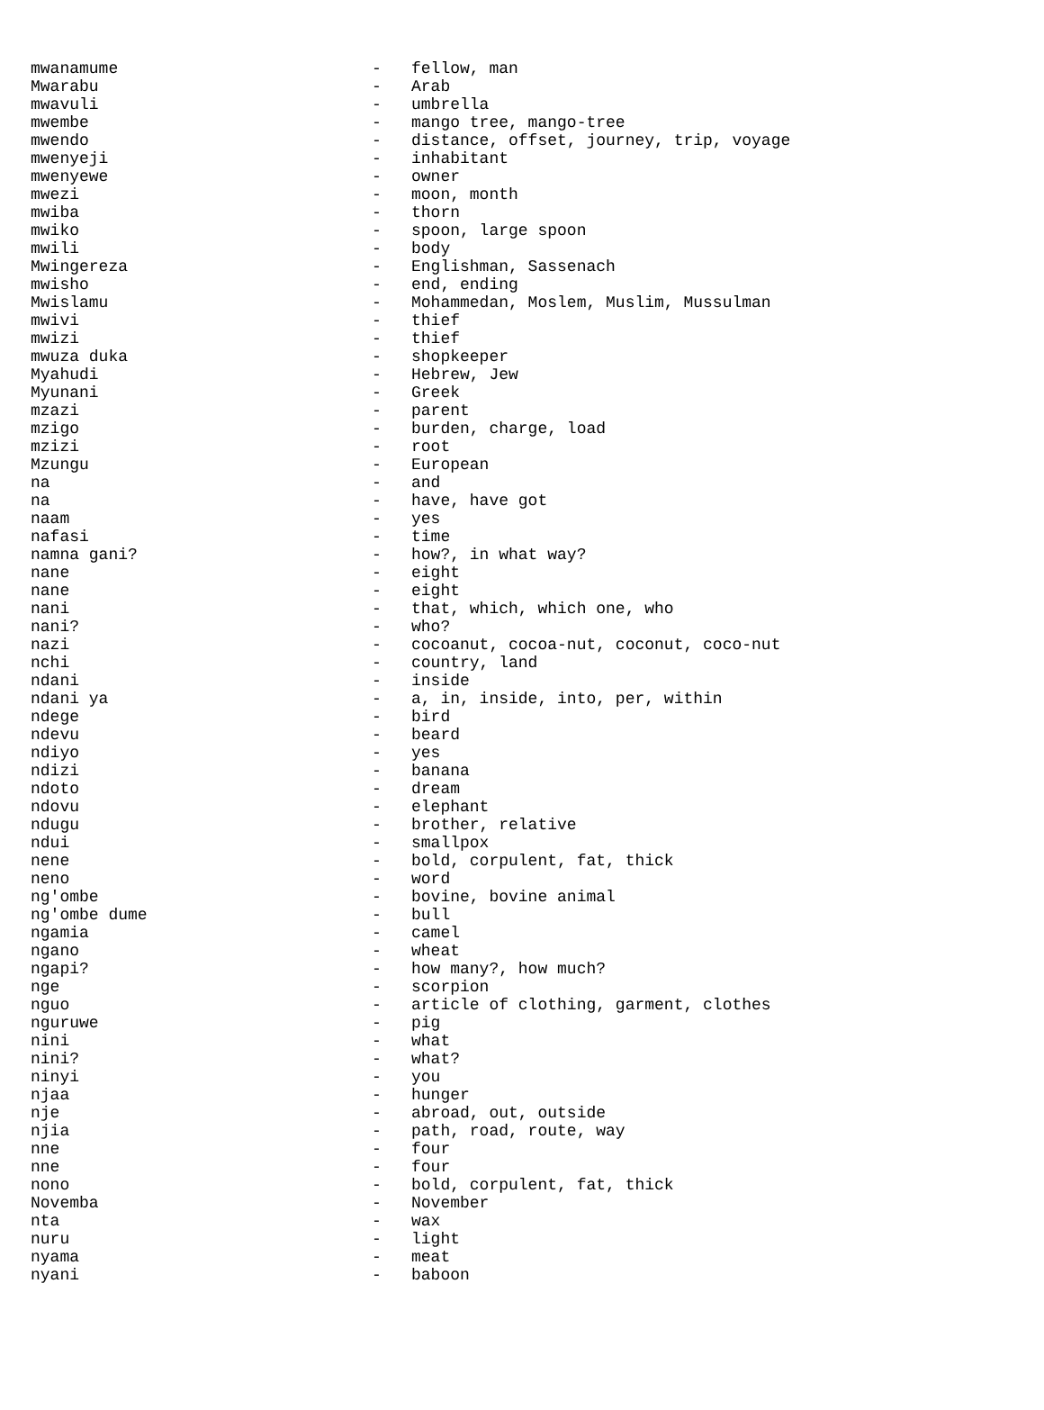| mwanamume | - | fellow, man |
| Mwarabu | - | Arab |
| mwavuli | - | umbrella |
| mwembe | - | mango tree, mango-tree |
| mwendo | - | distance, offset, journey, trip, voyage |
| mwenyeji | - | inhabitant |
| mwenyewe | - | owner |
| mwezi | - | moon, month |
| mwiba | - | thorn |
| mwiko | - | spoon, large spoon |
| mwili | - | body |
| Mwingereza | - | Englishman, Sassenach |
| mwisho | - | end, ending |
| Mwislamu | - | Mohammedan, Moslem, Muslim, Mussulman |
| mwivi | - | thief |
| mwizi | - | thief |
| mwuza duka | - | shopkeeper |
| Myahudi | - | Hebrew, Jew |
| Myunani | - | Greek |
| mzazi | - | parent |
| mzigo | - | burden, charge, load |
| mzizi | - | root |
| Mzungu | - | European |
| na | - | and |
| na | - | have, have got |
| naam | - | yes |
| nafasi | - | time |
| namna gani? | - | how?, in what way? |
| nane | - | eight |
| nane | - | eight |
| nani | - | that, which, which one, who |
| nani? | - | who? |
| nazi | - | cocoanut, cocoa-nut, coconut, coco-nut |
| nchi | - | country, land |
| ndani | - | inside |
| ndani ya | - | a, in, inside, into, per, within |
| ndege | - | bird |
| ndevu | - | beard |
| ndiyo | - | yes |
| ndizi | - | banana |
| ndoto | - | dream |
| ndovu | - | elephant |
| ndugu | - | brother, relative |
| ndui | - | smallpox |
| nene | - | bold, corpulent, fat, thick |
| neno | - | word |
| ng'ombe | - | bovine, bovine animal |
| ng'ombe dume | - | bull |
| ngamia | - | camel |
| ngano | - | wheat |
| ngapi? | - | how many?, how much? |
| nge | - | scorpion |
| nguo | - | article of clothing, garment, clothes |
| nguruwe | - | pig |
| nini | - | what |
| nini? | - | what? |
| ninyi | - | you |
| njaa | - | hunger |
| nje | - | abroad, out, outside |
| njia | - | path, road, route, way |
| nne | - | four |
| nne | - | four |
| nono | - | bold, corpulent, fat, thick |
| Novemba | - | November |
| nta | - | wax |
| nuru | - | light |
| nyama | - | meat |
| nyani | - | baboon |